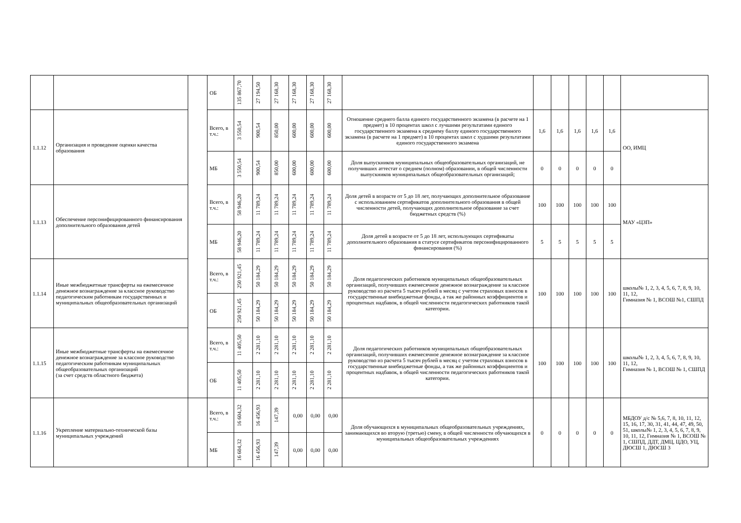| | | | ОБ | 135 867,70 | 27 194,50 | 27 168,30 | 27 168,30 | 27 168,30 | 27 168,30 | | | | | | | |
| 1.1.12 | Организация и проведение оценки качества образования | | Всего, в т.ч.: | 3 550,54 | 900,54 | 850,00 | 600,00 | 600,00 | 600,00 | Отношение среднего балла единого государственного экзамена (в расчете на 1 предмет) в 10 процентах школ с лучшими результатами единого государственного экзамена к среднему баллу единого государственного экзамена (в расчете на 1 предмет) в 10 процентах школ с худшими результатами единого государственного экзамена | 1,6 | 1,6 | 1,6 | 1,6 | 1,6 | ОО, ИМЦ |
| | | | МБ | 3 550,54 | 900,54 | 850,00 | 600,00 | 600,00 | 600,00 | Доля выпускников муниципальных общеобразовательных организаций, не получивших аттестат о среднем (полном) образовании, в общей численности выпускников муниципальных общеобразовательных организаций; | 0 | 0 | 0 | 0 | 0 | |
| 1.1.13 | Обеспечение персонифицированного финансирования дополнительного образования детей | | Всего, в т.ч.: | 58 946,20 | 11 789,24 | 11 789,24 | 11 789,24 | 11 789,24 | 11 789,24 | Доля детей в возрасте от 5 до 18 лет, получающих дополнительное образование с использованием сертификатов дополнительного образования в общей численности детей, получающих дополнительное образование за счет бюджетных средств (%) | 100 | 100 | 100 | 100 | 100 | МАУ «ЦЗП» |
| | | | МБ | 58 946,20 | 11 789,24 | 11 789,24 | 11 789,24 | 11 789,24 | 11 789,24 | Доля детей в возрасте от 5 до 18 лет, использующих сертификаты дополнительного образования в статусе сертификатов персонифицированного финансирования (%) | 5 | 5 | 5 | 5 | 5 | |
| 1.1.14 | Иные межбюджетные трансферты на ежемесячное денежное вознаграждение за классное руководство педагогическим работникам государственных и муниципальных общеобразовательных организаций | | Всего, в т.ч.: | 250 921,45 | 50 184,29 | 50 184,29 | 50 184,29 | 50 184,29 | 50 184,29 | Доля педагогических работников муниципальных общеобразовательных организаций, получивших ежемесячное денежное вознаграждение за классное руководство из расчета 5 тысяч рублей в месяц с учетом страховых взносов в государственные внебюджетные фонды, а так же районных коэффициентов и процентных надбавок, в общей численности педагогических работников такой категории. | 100 | 100 | 100 | 100 | 100 | школы№ 1, 2, 3, 4, 5, 6, 7, 8, 9, 10, 11, 12, Гимназия № 1, ВСОШ №1, СШПД |
| | | | ОБ | 250 921,45 | 50 184,29 | 50 184,29 | 50 184,29 | 50 184,29 | 50 184,29 | | | | | | | |
| 1.1.15 | Иные межбюджетные трансферты на ежемесячное денежное вознаграждение за классное руководство педагогическим работникам муниципальных общеобразовательных организаций (за счет средств областного бюджета) | | Всего, в т.ч.: | 11 405,50 | 2 281,10 | 2 281,10 | 2 281,10 | 2 281,10 | 2 281,10 | Доля педагогических работников муниципальных общеобразовательных организаций, получивших ежемесячное денежное вознаграждение за классное руководство из расчета 5 тысяч рублей в месяц с учетом страховых взносов в государственные внебюджетные фонды, а так же районных коэффициентов и процентных надбавок, в общей численности педагогических работников такой категории. | 100 | 100 | 100 | 100 | 100 | школы№ 1, 2, 3, 4, 5, 6, 7, 8, 9, 10, 11, 12, Гимназия № 1, ВСОШ № 1, СШПД |
| | | | ОБ | 11 405,50 | 2 281,10 | 2 281,10 | 2 281,10 | 2 281,10 | 2 281,10 | | | | | | | |
| 1.1.16 | Укрепление материально-технической базы муниципальных учреждений | | Всего, в т.ч.: | 16 604,32 | 16 456,93 | 147,39 | 0,00 | 0,00 | 0,00 | Доля обучающихся в муниципальных общеобразовательных учреждениях, занимающихся во вторую (третью) смену, в общей численности обучающихся в муниципальных общеобразовательных учреждениях | 0 | 0 | 0 | 0 | 0 | МБДОУ д/с № 5,6, 7, 8, 10, 11, 12, 15, 16, 17, 30, 31, 41, 44, 47, 49, 50, 51, школы№ 1, 2, 3, 4, 5, 6, 7, 8, 9, 10, 11, 12, Гимназия № 1, ВСОШ № 1, СШПД, ДДТ, ДМЦ, ЦДО, УЦ, ДЮСШ 1, ДЮСШ 3 |
| | | | МБ | 16 604,32 | 16 456,93 | 147,39 | 0,00 | 0,00 | 0,00 | | | | | | | |